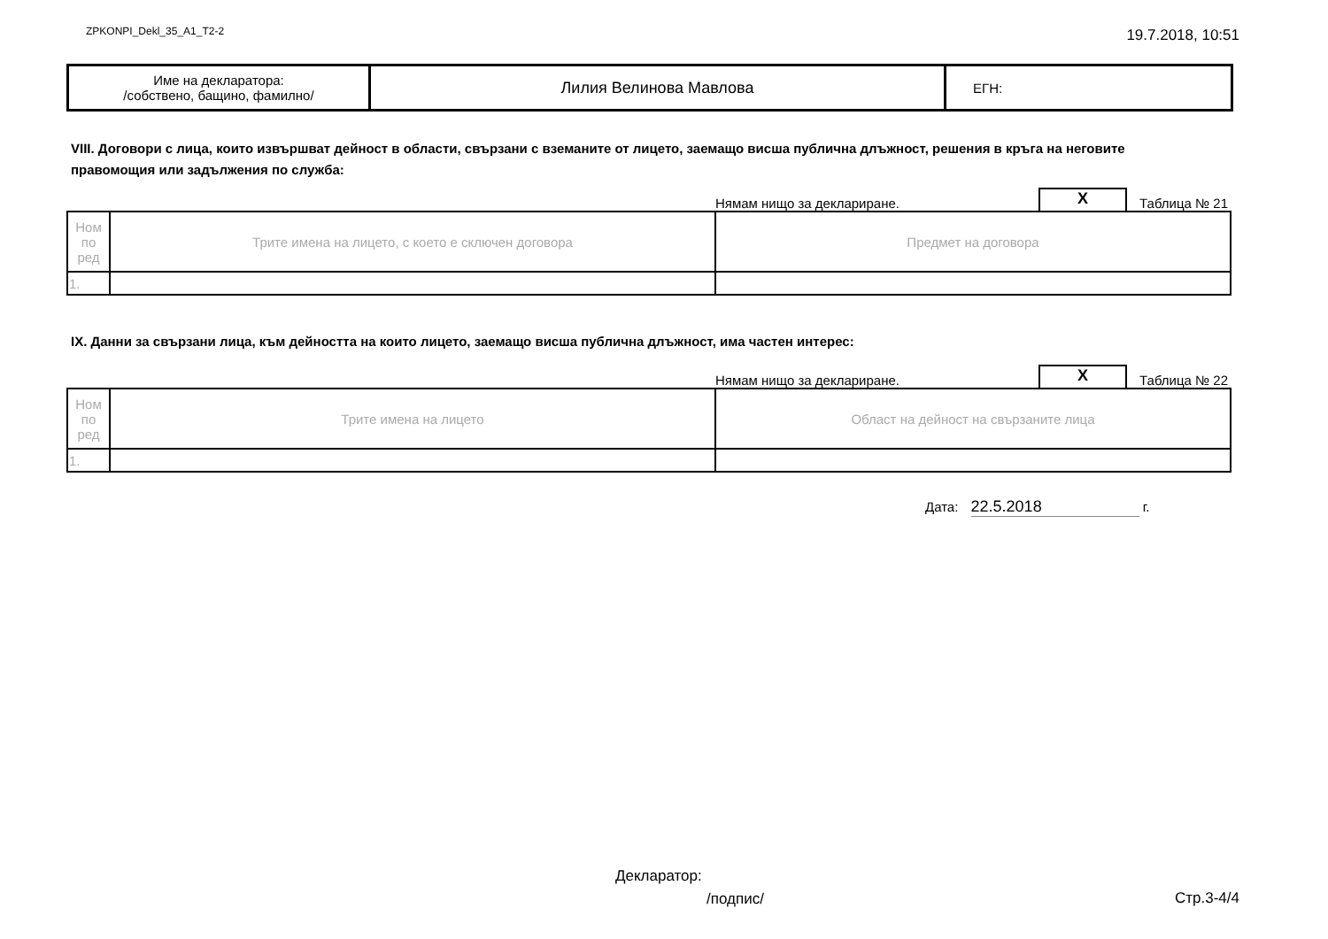ZPKONPI_Dekl_35_A1_T2-2 19.7.2018, 10:51
| Име на декларатора: /собствено, бащино, фамилно/ | Лилия Велинова Мавлова | ЕГН: |
VIII. Договори с лица, които извършват дейност в области, свързани с вземаните от лицето, заемащо висша публична длъжност, решения в кръга на неговите правомощия или задължения по служба:
Нямам нищо за деклариране.
X
Таблица № 21
| Ном по ред | Трите имена на лицето, с което е сключен договора | Предмет на договора |
| --- | --- | --- |
| 1. | | |
IX. Данни за свързани лица, към дейността на които лицето, заемащо висша публична длъжност, има частен интерес:
Нямам нищо за деклариране.
X
Таблица № 22
| Ном по ред | Трите имена на лицето | Област на дейност на свързаните лица |
| --- | --- | --- |
| 1. | | |
Дата: 22.5.2018 г.
Декларатор:
/подпис/ Стр.3-4/4